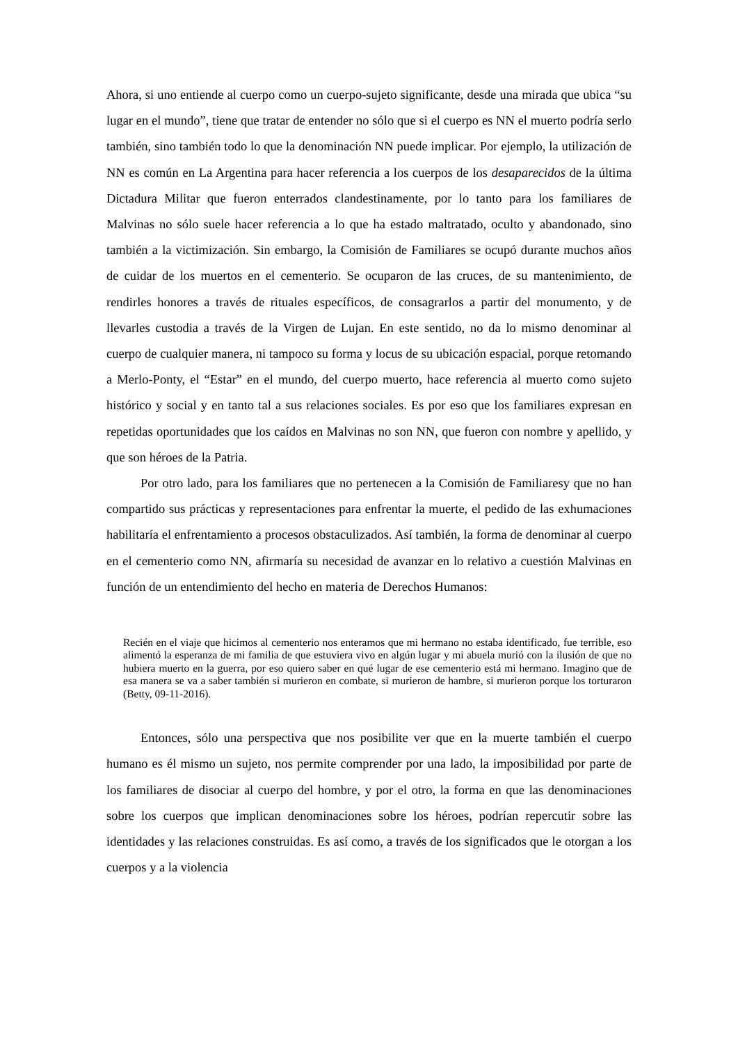Ahora, si uno entiende al cuerpo como un cuerpo-sujeto significante, desde una mirada que ubica “su lugar en el mundo”, tiene que tratar de entender no sólo que si el cuerpo es NN el muerto podría serlo también, sino también todo lo que la denominación NN puede implicar. Por ejemplo, la utilización de NN es común en La Argentina para hacer referencia a los cuerpos de los desaparecidos de la última Dictadura Militar que fueron enterrados clandestinamente, por lo tanto para los familiares de Malvinas no sólo suele hacer referencia a lo que ha estado maltratado, oculto y abandonado, sino también a la victimización. Sin embargo, la Comisión de Familiares se ocupó durante muchos años de cuidar de los muertos en el cementerio. Se ocuparon de las cruces, de su mantenimiento, de rendirles honores a través de rituales específicos, de consagrarlos a partir del monumento, y de llevarles custodia a través de la Virgen de Lujan. En este sentido, no da lo mismo denominar al cuerpo de cualquier manera, ni tampoco su forma y locus de su ubicación espacial, porque retomando a Merlo-Ponty, el “Estar” en el mundo, del cuerpo muerto, hace referencia al muerto como sujeto histórico y social y en tanto tal a sus relaciones sociales. Es por eso que los familiares expresan en repetidas oportunidades que los caídos en Malvinas no son NN, que fueron con nombre y apellido, y que son héroes de la Patria.
Por otro lado, para los familiares que no pertenecen a la Comisión de Familiaresy que no han compartido sus prácticas y representaciones para enfrentar la muerte, el pedido de las exhumaciones habilitaría el enfrentamiento a procesos obstaculizados. Así también, la forma de denominar al cuerpo en el cementerio como NN, afirmaría su necesidad de avanzar en lo relativo a cuestión Malvinas en función de un entendimiento del hecho en materia de Derechos Humanos:
Recién en el viaje que hicimos al cementerio nos enteramos que mi hermano no estaba identificado, fue terrible, eso alimentó la esperanza de mi familia de que estuviera vivo en algún lugar y mi abuela murió con la ilusión de que no hubiera muerto en la guerra, por eso quiero saber en qué lugar de ese cementerio está mi hermano. Imagino que de esa manera se va a saber también si murieron en combate, si murieron de hambre, si murieron porque los torturaron (Betty, 09-11-2016).
Entonces, sólo una perspectiva que nos posibilite ver que en la muerte también el cuerpo humano es él mismo un sujeto, nos permite comprender por una lado, la imposibilidad por parte de los familiares de disociar al cuerpo del hombre, y por el otro, la forma en que las denominaciones sobre los cuerpos que implican denominaciones sobre los héroes, podrían repercutir sobre las identidades y las relaciones construidas. Es así como, a través de los significados que le otorgan a los cuerpos y a la violencia